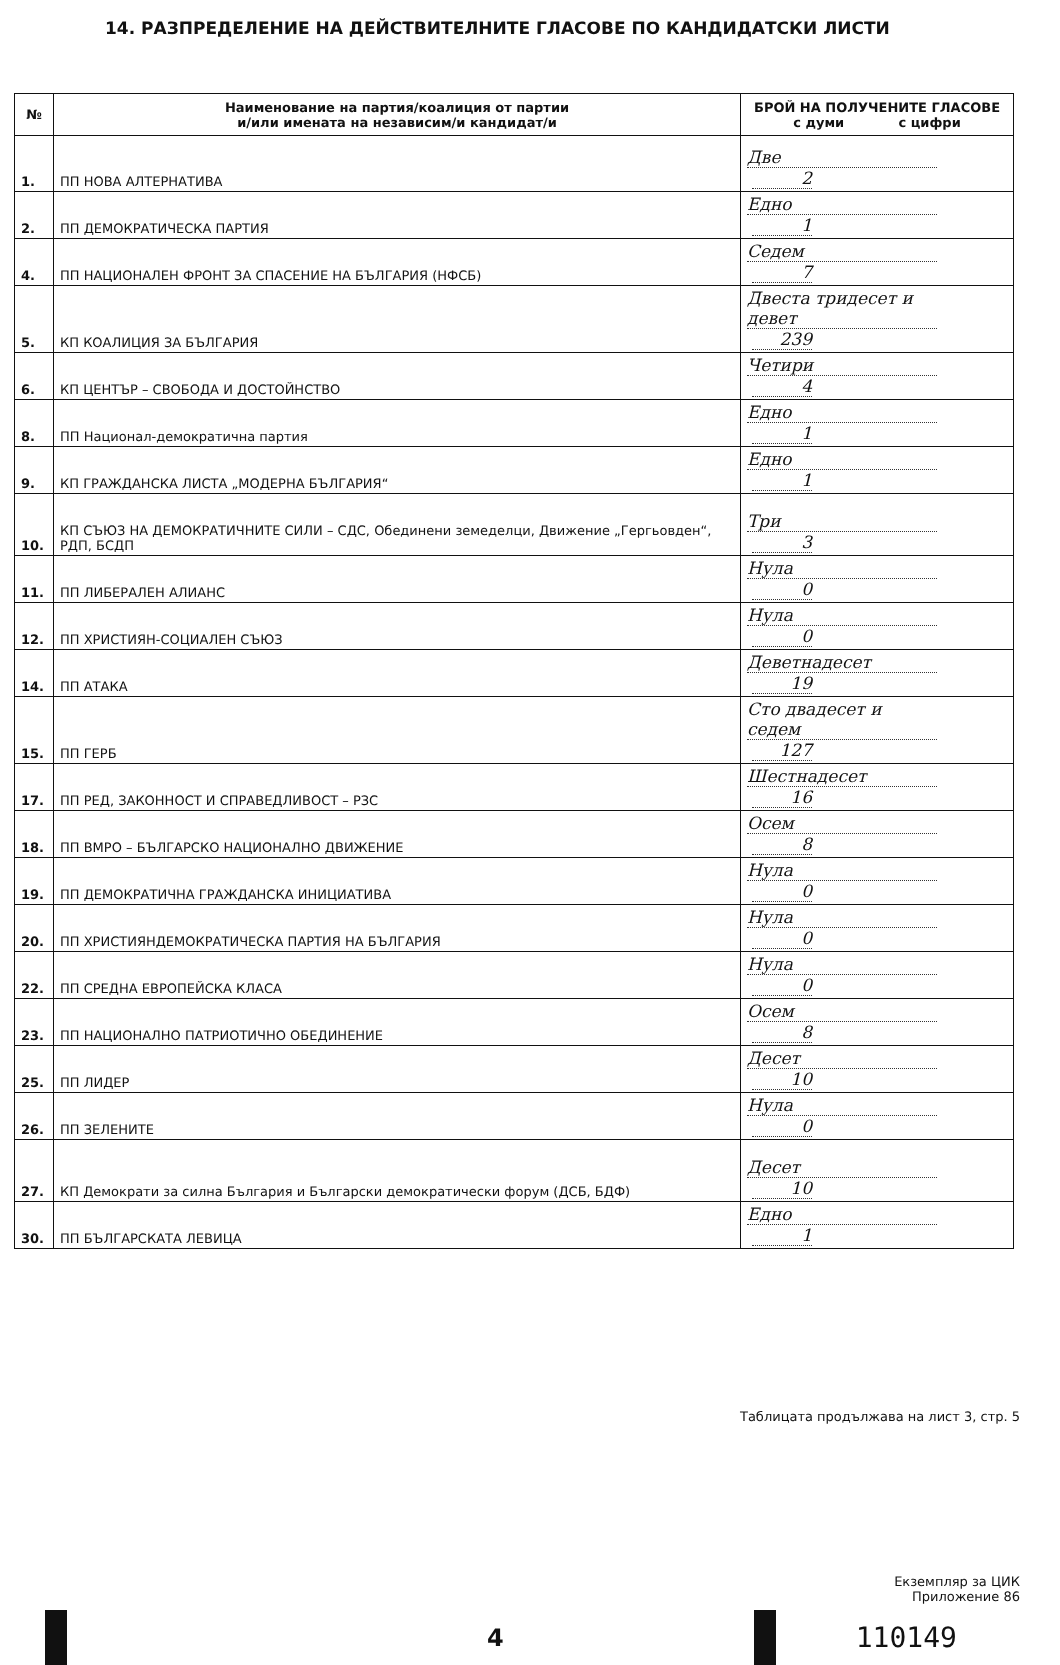14. РАЗПРЕДЕЛЕНИЕ НА ДЕЙСТВИТЕЛНИТЕ ГЛАСОВЕ ПО КАНДИДАТСКИ ЛИСТИ
| № | Наименование на партия/коалиция от партии и/или имената на независим/и кандидат/и | БРОЙ НА ПОЛУЧЕНИТЕ ГЛАСОВЕ с думи с цифри |
| --- | --- | --- |
| 1. | ПП НОВА АЛТЕРНАТИВА | Две 2 |
| 2. | ПП ДЕМОКРАТИЧЕСКА ПАРТИЯ | Едно 1 |
| 4. | ПП НАЦИОНАЛЕН ФРОНТ ЗА СПАСЕНИЕ НА БЪЛГАРИЯ (НФСБ) | Седем 7 |
| 5. | КП КОАЛИЦИЯ ЗА БЪЛГАРИЯ | Двеста тридесет и девет 239 |
| 6. | КП ЦЕНТЪР – СВОБОДА И ДОСТОЙНСТВО | Четири 4 |
| 8. | ПП Национал-демократична партия | Едно 1 |
| 9. | КП ГРАЖДАНСКА ЛИСТА „МОДЕРНА БЪЛГАРИЯ“ | Едно 1 |
| 10. | КП СЪЮЗ НА ДЕМОКРАТИЧНИТЕ СИЛИ – СДС, Обединени земеделци, Движение „Гергьовден“, РДП, БСДП | Три 3 |
| 11. | ПП ЛИБЕРАЛЕН АЛИАНС | Нула 0 |
| 12. | ПП ХРИСТИЯН-СОЦИАЛЕН СЪЮЗ | Нула 0 |
| 14. | ПП АТАКА | Деветнадесет 19 |
| 15. | ПП ГЕРБ | Сто двадесет и седем 127 |
| 17. | ПП РЕД, ЗАКОННОСТ И СПРАВЕДЛИВОСТ – РЗС | Шестнадесет 16 |
| 18. | ПП ВМРО – БЪЛГАРСКО НАЦИОНАЛНО ДВИЖЕНИЕ | Осем 8 |
| 19. | ПП ДЕМОКРАТИЧНА ГРАЖДАНСКА ИНИЦИАТИВА | Нула 0 |
| 20. | ПП ХРИСТИЯНДЕМОКРАТИЧЕСКА ПАРТИЯ НА БЪЛГАРИЯ | Нула 0 |
| 22. | ПП СРЕДНА ЕВРОПЕЙСКА КЛАСА | Нула 0 |
| 23. | ПП НАЦИОНАЛНО ПАТРИОТИЧНО ОБЕДИНЕНИЕ | Осем 8 |
| 25. | ПП ЛИДЕР | Десет 10 |
| 26. | ПП ЗЕЛЕНИТЕ | Нула 0 |
| 27. | КП Демократи за силна България и Български демократически форум (ДСБ, БДФ) | Десет 10 |
| 30. | ПП БЪЛГАРСКАТА ЛЕВИЦА | Едно 1 |
Таблицата продължава на лист 3, стр. 5
Екземпляр за ЦИК
Приложение 86
4
110149